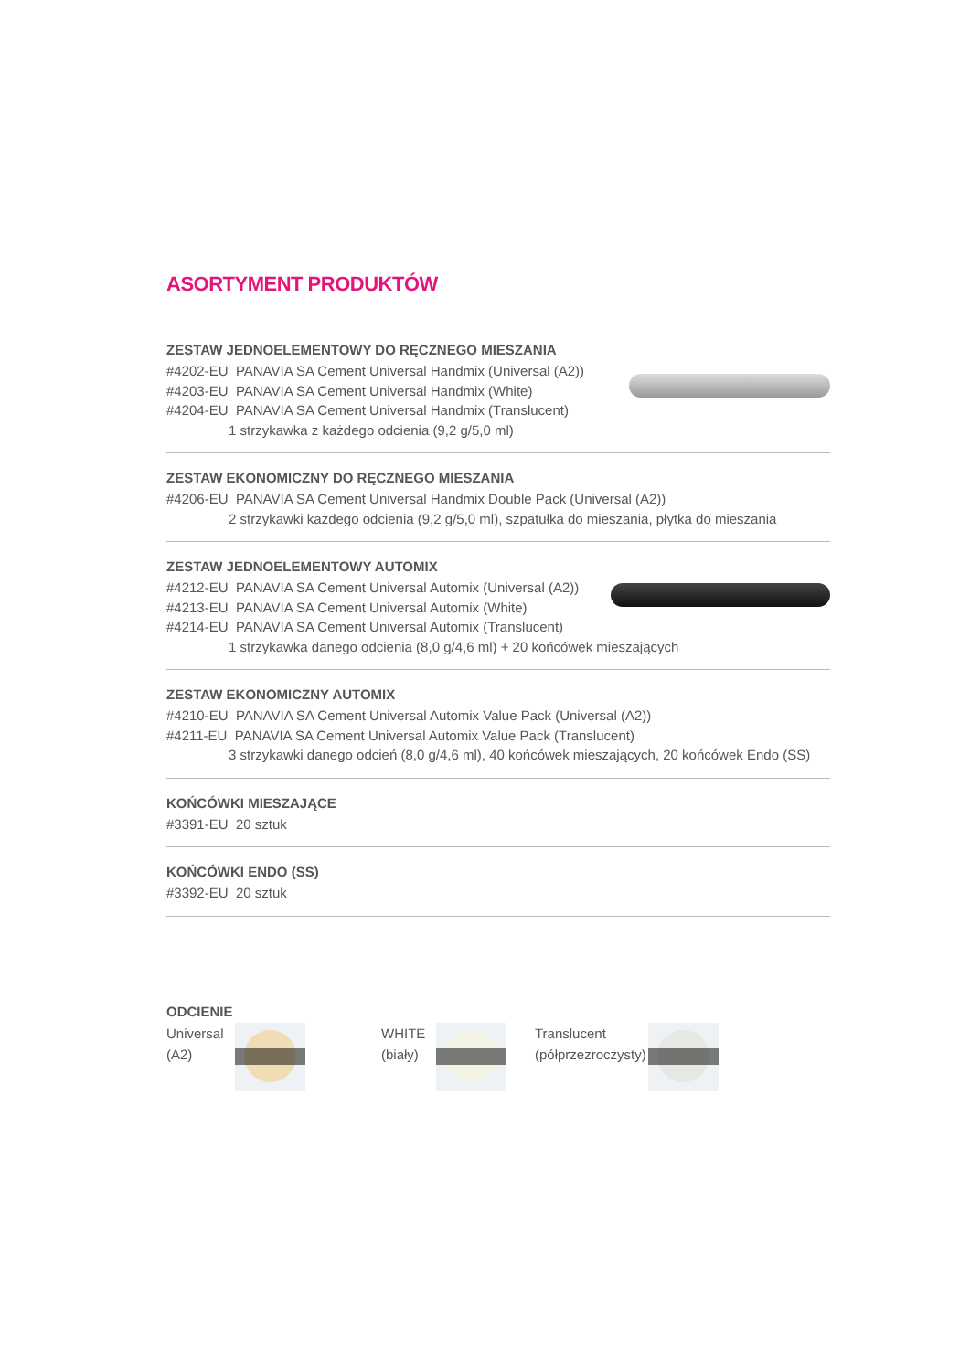ASORTYMENT PRODUKTÓW
ZESTAW JEDNOELEMENTOWY DO RĘCZNEGO MIESZANIA
#4202-EU PANAVIA SA Cement Universal Handmix (Universal (A2))
#4203-EU PANAVIA SA Cement Universal Handmix (White)
#4204-EU PANAVIA SA Cement Universal Handmix (Translucent)
1 strzykawka z każdego odcienia (9,2 g/5,0 ml)
ZESTAW EKONOMICZNY DO RĘCZNEGO MIESZANIA
#4206-EU PANAVIA SA Cement Universal Handmix Double Pack (Universal (A2))
2 strzykawki każdego odcienia (9,2 g/5,0 ml), szpatułka do mieszania, płytka do mieszania
ZESTAW JEDNOELEMENTOWY AUTOMIX
#4212-EU PANAVIA SA Cement Universal Automix (Universal (A2))
#4213-EU PANAVIA SA Cement Universal Automix (White)
#4214-EU PANAVIA SA Cement Universal Automix (Translucent)
1 strzykawka danego odcienia (8,0 g/4,6 ml) + 20 końcówek mieszających
ZESTAW EKONOMICZNY AUTOMIX
#4210-EU PANAVIA SA Cement Universal Automix Value Pack (Universal (A2))
#4211-EU PANAVIA SA Cement Universal Automix Value Pack (Translucent)
3 strzykawki danego odcień (8,0 g/4,6 ml), 40 końcówek mieszających, 20 końcówek Endo (SS)
KOŃCÓWKI MIESZAJĄCE
#3391-EU 20 sztuk
KOŃCÓWKI ENDO (SS)
#3392-EU 20 sztuk
ODCIENIE
Universal
(A2)
WHITE
(biały)
Translucent
(półprzezroczysty)